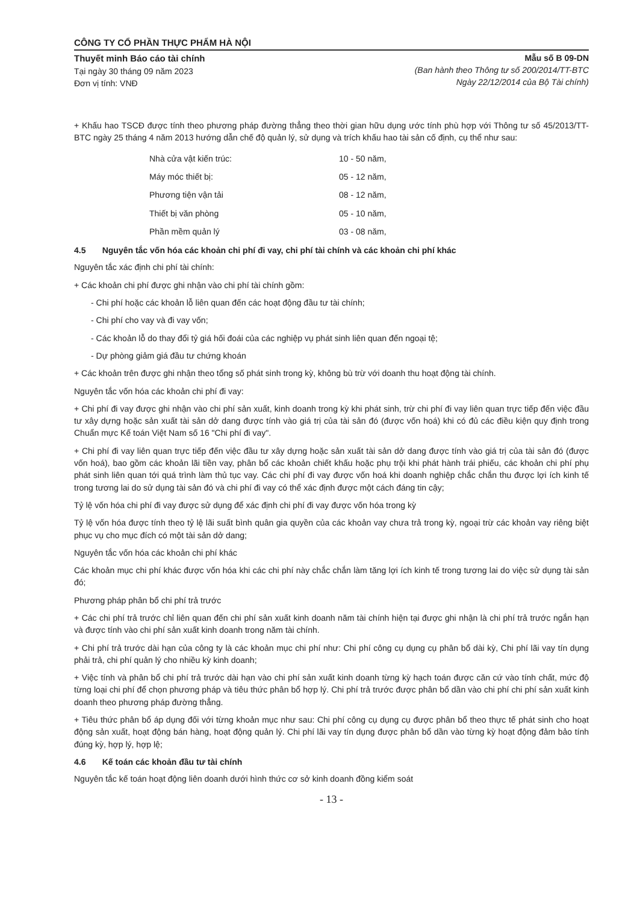CÔNG TY CỔ PHẦN THỰC PHẨM HÀ NỘI
Thuyết minh Báo cáo tài chính
Tại ngày 30 tháng 09 năm 2023
Đơn vị tính: VNĐ
Mẫu số B 09-DN
(Ban hành theo Thông tư số 200/2014/TT-BTC
Ngày 22/12/2014 của Bộ Tài chính)
+ Khấu hao TSCĐ được tính theo phương pháp đường thẳng theo thời gian hữu dụng ước tính phù hợp với Thông tư số 45/2013/TT-BTC ngày 25 tháng 4 năm 2013 hướng dẫn chế độ quản lý, sử dụng và trích khấu hao tài sản cố định, cụ thể như sau:
| Nhà cửa vật kiến trúc: | 10 - 50 năm, |
| Máy móc thiết bị: | 05 - 12 năm, |
| Phương tiện vận tải | 08 - 12 năm, |
| Thiết bị văn phòng | 05 - 10 năm, |
| Phần mềm quản lý | 03 - 08 năm, |
4.5 Nguyên tắc vốn hóa các khoản chi phí đi vay, chi phí tài chính và các khoản chi phí khác
Nguyên tắc xác định chi phí tài chính:
+ Các khoản chi phí được ghi nhận vào chi phí tài chính gồm:
- Chi phí hoặc các khoản lỗ liên quan đến các hoạt động đầu tư tài chính;
- Chi phí cho vay và đi vay vốn;
- Các khoản lỗ do thay đổi tỷ giá hối đoái của các nghiệp vụ phát sinh liên quan đến ngoại tệ;
- Dự phòng giảm giá đầu tư chứng khoán
+ Các khoản trên được ghi nhận theo tổng số phát sinh trong kỳ, không bù trừ với doanh thu hoạt động tài chính.
Nguyên tắc vốn hóa các khoản chi phí đi vay:
+ Chi phí đi vay được ghi nhận vào chi phí sản xuất, kinh doanh trong kỳ khi phát sinh, trừ chi phí đi vay liên quan trực tiếp đến việc đầu tư xây dựng hoặc sản xuất tài sản dở dang được tính vào giá trị của tài sản đó (được vốn hoá) khi có đủ các điều kiện quy định trong Chuẩn mực Kế toán Việt Nam số 16 "Chi phí đi vay".
+ Chi phí đi vay liên quan trực tiếp đến việc đầu tư xây dựng hoặc sản xuất tài sản dở dang được tính vào giá trị của tài sản đó (được vốn hoá), bao gồm các khoản lãi tiền vay, phân bổ các khoản chiết khấu hoặc phụ trội khi phát hành trái phiếu, các khoản chi phí phụ phát sinh liên quan tới quá trình làm thủ tục vay. Các chi phí đi vay được vốn hoá khi doanh nghiệp chắc chắn thu được lợi ích kinh tế trong tương lai do sử dụng tài sản đó và chi phí đi vay có thể xác định được một cách đáng tin cậy;
Tỷ lệ vốn hóa chi phí đi vay được sử dụng để xác định chi phí đi vay được vốn hóa trong kỳ
Tỷ lệ vốn hóa được tính theo tỷ lệ lãi suất bình quân gia quyền của các khoản vay chưa trả trong kỳ, ngoại trừ các khoản vay riêng biệt phục vụ cho mục đích có một tài sản dở dang;
Nguyên tắc vốn hóa các khoản chi phí khác
Các khoản mục chi phí khác được vốn hóa khi các chi phí này chắc chắn làm tăng lợi ích kinh tế trong tương lai do việc sử dụng tài sản đó;
Phương pháp phân bổ chi phí trả trước
+ Các chi phí trả trước chỉ liên quan đến chi phí sản xuất kinh doanh năm tài chính hiện tại được ghi nhận là chi phí trả trước ngắn hạn và được tính vào chi phí sản xuất kinh doanh trong năm tài chính.
+ Chi phí trả trước dài hạn của công ty là các khoản mục chi phí như: Chi phí công cụ dụng cụ phân bổ dài kỳ, Chi phí lãi vay tín dụng phải trả, chi phí quản lý cho nhiều kỳ kinh doanh;
+ Việc tính và phân bổ chi phí trả trước dài hạn vào chi phí sản xuất kinh doanh từng kỳ hạch toán được căn cứ vào tính chất, mức độ từng loại chi phí để chọn phương pháp và tiêu thức phân bổ hợp lý. Chi phí trả trước được phân bổ dần vào chi phí chi phí sản xuất kinh doanh theo phương pháp đường thẳng.
+ Tiêu thức phân bổ áp dụng đối với từng khoản mục như sau: Chi phí công cụ dụng cụ được phân bổ theo thực tế phát sinh cho hoạt động sản xuất, hoạt động bán hàng, hoạt động quản lý. Chi phí lãi vay tín dụng được phân bổ dần vào từng kỳ hoạt động đảm bảo tính đúng kỳ, hợp lý, hợp lệ;
4.6 Kế toán các khoản đầu tư tài chính
Nguyên tắc kế toán hoạt động liên doanh dưới hình thức cơ sở kinh doanh đồng kiểm soát
- 13 -